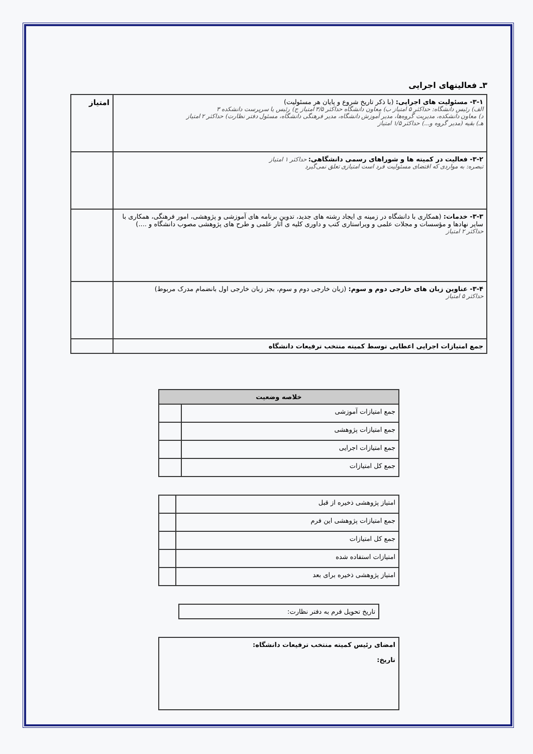۳ـ فعالیتهای اجرایی
| ۳-۱- مسئولیت های اجرایی: (با ذکر تاریخ شروع و پایان هر مسئولیت) الف) رئیس دانشگاه: حداکثر ۵ امتیاز ب) معاون دانشگاه حداکثر ۳/۵ امتیاز ج) رئیس یا سرپرست دانشکده ۳ د) معاون دانشکده، مدیریت گروه‌ها، مدیر آموزش دانشگاه، مدیر فرهنگی دانشگاه، مسئول دفتر نظارت) حداکثر ۲ امتیاز هـ) بقیه (مدیر گروه و...) حداکثر ۱/۵ امتیاز | امتیاز |
| ۳-۲- فعالیت در کمیته ها و شوراهای رسمی دانشگاهی: حداکثر ۱ امتیاز تبصره: به مواردی که اقتضای مسئولیت فرد است امتیازی تعلق نمی‌گیرد | |
| ۳-۳- خدمات: (همکاری با دانشگاه در زمینه ی ایجاد رشته های جدید، تدوین برنامه های آموزشی و پژوهشی، امور فرهنگی، همکاری با سایر نهادها و مؤسسات و مجلات علمی و ویراستاری کتب و داوری کلیه ی آثار علمی و طرح های پژوهشی مصوب دانشگاه و ....) حداکثر ۲ امتیاز | |
| ۳-۴- عناوین زبان های خارجی دوم و سوم: (زبان خارجی دوم و سوم، بجز زبان خارجی اول بانضمام مدرک مربوط) حداکثر ۵ امتیاز | |
| جمع امتیازات اجرایی اعطایی توسط کمیته منتخب ترفیعات دانشگاه | |
| خلاصه وضعیت | |
| --- | --- |
| جمع امتیازات آموزشی | |
| جمع امتیازات پژوهشی | |
| جمع امتیازات اجرایی | |
| جمع کل امتیازات | |
| امتیاز پژوهشی ذخیره از قبل | |
| جمع امتیازات پژوهشی این فرم | |
| جمع کل امتیازات | |
| امتیازات استفاده شده | |
| امتیاز پژوهشی ذخیره برای بعد | |
| تاریخ تحویل فرم به دفتر نظارت: |
| امضای رئیس کمیته منتخب ترفیعات دانشگاه: تاریخ: |